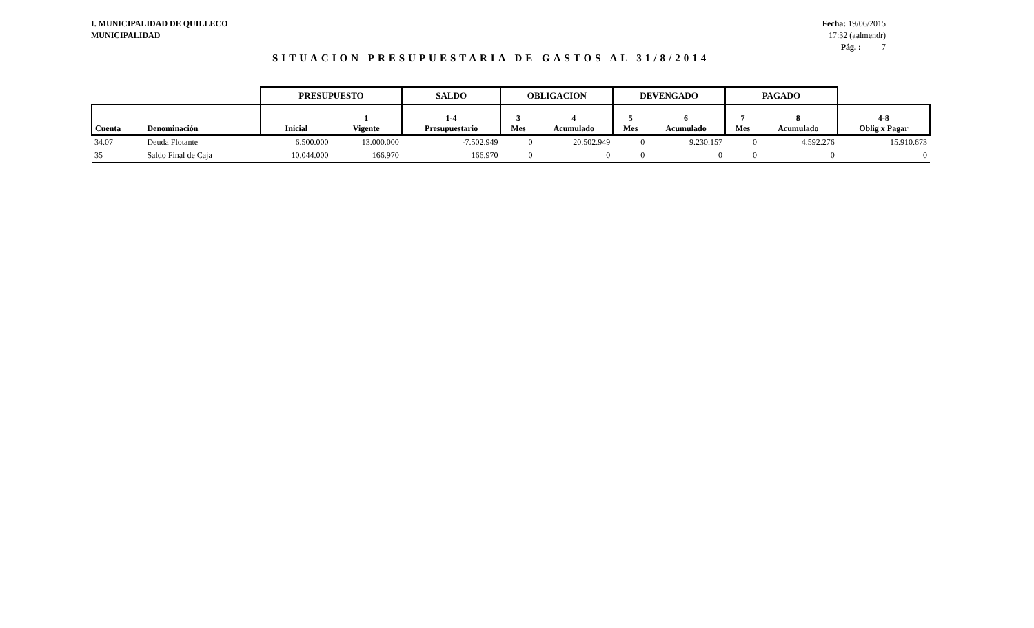I. MUNICIPALIDAD DE QUILLECO
MUNICIPALIDAD
Fecha: 19/06/2015
17:32 (aalmendr)
Pág. : 7
SITUACION PRESUPUESTARIA DE GASTOS AL 31/8/2014
| | | PRESUPUESTO | | SALDO | OBLIGACION | | DEVENGADO | | PAGADO | | |
| --- | --- | --- | --- | --- | --- | --- | --- | --- | --- | --- | --- |
| Cuenta | Denominación | Inicial | 1 Vigente | 1-4 Presupuestario | 3 Mes | 4 Acumulado | 5 Mes | 6 Acumulado | 7 Mes | 8 Acumulado | 4-8 Oblig x Pagar |
| 34.07 | Deuda Flotante | 6.500.000 | 13.000.000 | -7.502.949 | 0 | 20.502.949 | 0 | 9.230.157 | 0 | 4.592.276 | 15.910.673 |
| 35 | Saldo Final de Caja | 10.044.000 | 166.970 | 166.970 | 0 | 0 | 0 | 0 | 0 | 0 | 0 |